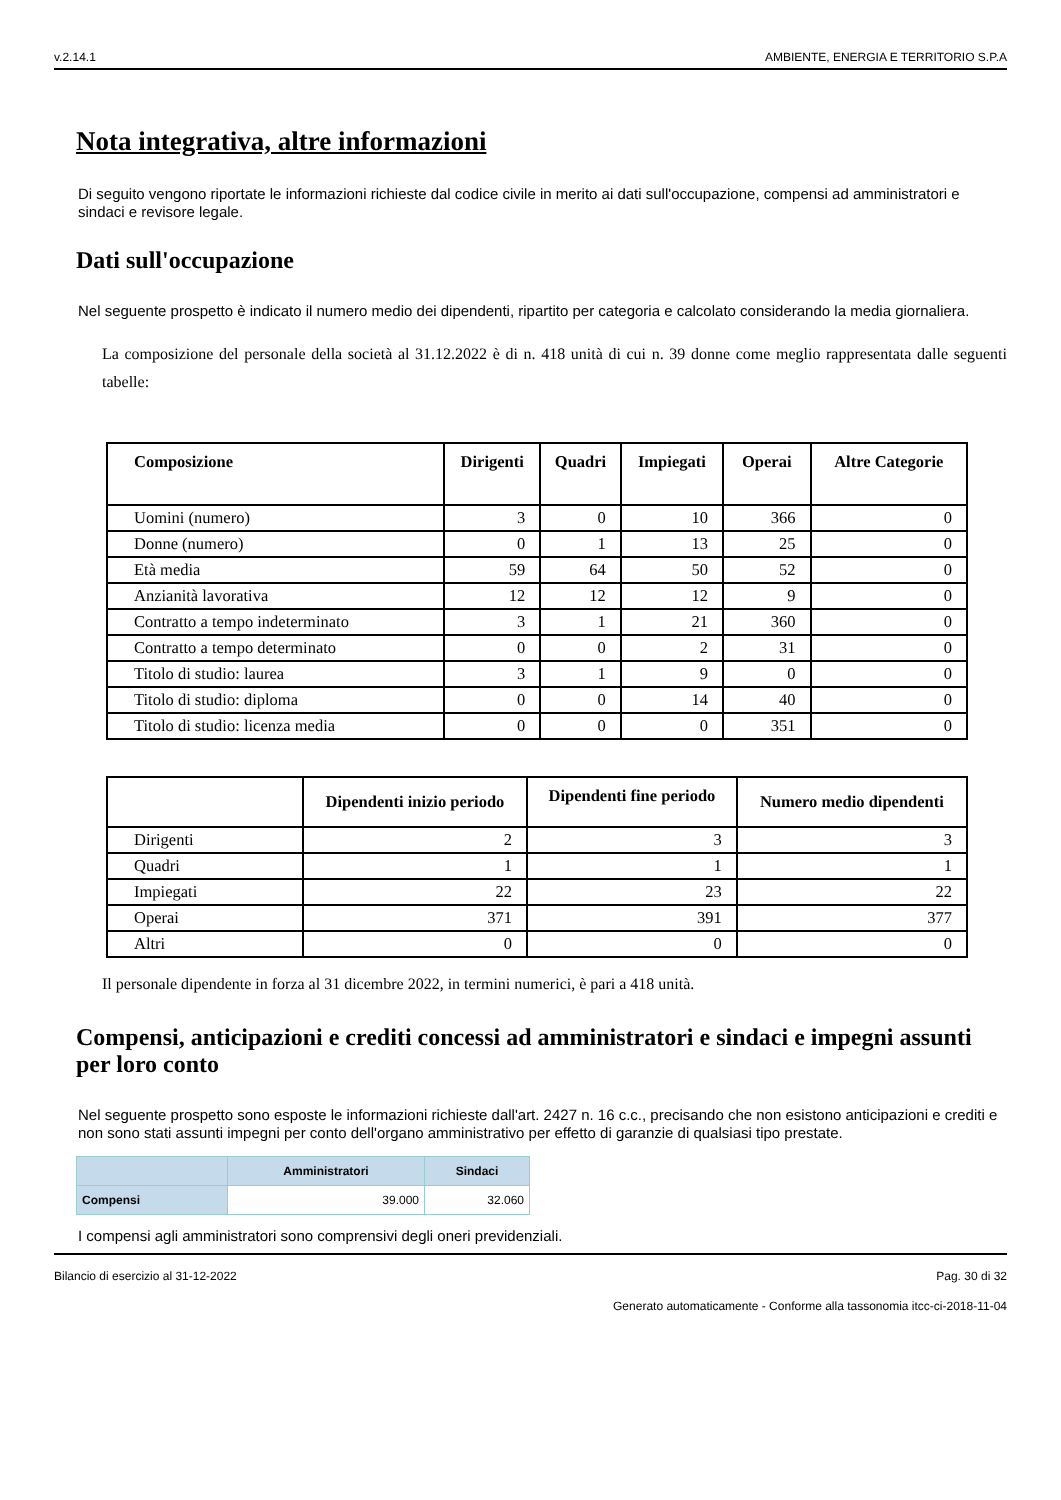v.2.14.1 AMBIENTE, ENERGIA E TERRITORIO S.P.A
Nota integrativa, altre informazioni
Di seguito vengono riportate le informazioni richieste dal codice civile in merito ai dati sull'occupazione, compensi ad amministratori e sindaci e revisore legale.
Dati sull'occupazione
Nel seguente prospetto è indicato il numero medio dei dipendenti, ripartito per categoria e calcolato considerando la media giornaliera.
La composizione del personale della società al 31.12.2022 è di n. 418 unità di cui n. 39 donne come meglio rappresentata dalle seguenti tabelle:
| Composizione | Dirigenti | Quadri | Impiegati | Operai | Altre Categorie |
| --- | --- | --- | --- | --- | --- |
| Uomini (numero) | 3 | 0 | 10 | 366 | 0 |
| Donne (numero) | 0 | 1 | 13 | 25 | 0 |
| Età media | 59 | 64 | 50 | 52 | 0 |
| Anzianità lavorativa | 12 | 12 | 12 | 9 | 0 |
| Contratto a tempo indeterminato | 3 | 1 | 21 | 360 | 0 |
| Contratto a tempo determinato | 0 | 0 | 2 | 31 | 0 |
| Titolo di studio: laurea | 3 | 1 | 9 | 0 | 0 |
| Titolo di studio: diploma | 0 | 0 | 14 | 40 | 0 |
| Titolo di studio: licenza media | 0 | 0 | 0 | 351 | 0 |
| | Dipendenti inizio periodo | Dipendenti fine periodo | Numero medio dipendenti |
| --- | --- | --- | --- |
| Dirigenti | 2 | 3 | 3 |
| Quadri | 1 | 1 | 1 |
| Impiegati | 22 | 23 | 22 |
| Operai | 371 | 391 | 377 |
| Altri | 0 | 0 | 0 |
Il personale dipendente in forza al 31 dicembre 2022, in termini numerici, è pari a 418 unità.
Compensi, anticipazioni e crediti concessi ad amministratori e sindaci e impegni assunti per loro conto
Nel seguente prospetto sono esposte le informazioni richieste dall'art. 2427 n. 16 c.c., precisando che non esistono anticipazioni e crediti e non sono stati assunti impegni per conto dell'organo amministrativo per effetto di garanzie di qualsiasi tipo prestate.
| | Amministratori | Sindaci |
| --- | --- | --- |
| Compensi | 39.000 | 32.060 |
I compensi agli amministratori sono comprensivi degli oneri previdenziali.
Bilancio di esercizio al 31-12-2022 Pag. 30 di 32
Generato automaticamente - Conforme alla tassonomia itcc-ci-2018-11-04